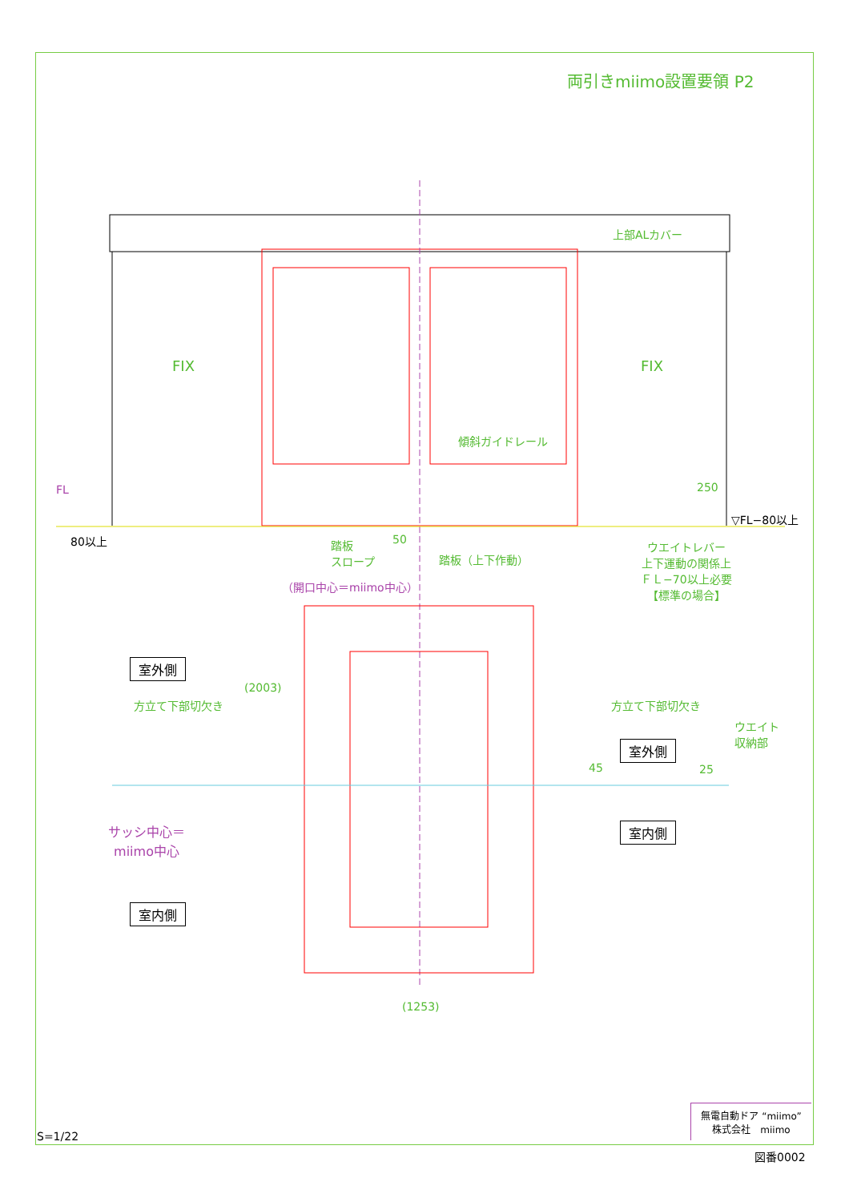両引きmiimo設置要領 P2
上部ALカバー
FIX FIX
傾斜ガイドレール
FL 250
▽FL−80以上
80以上 50
踏板
スロープ
踏板（上下作動）
ウエイトレバー
上下運動の関係上
ＦＬ−70以上必要
【標準の場合】
（開口中心＝miimo中心）
室外側
方立て下部切欠き
(2003)
方立て下部切欠き
ウエイト
収納部
室外側
45 25
サッシ中心＝
miimo中心
室内側
室内側
(1253)
無電自動ドア “miimo”
株式会社　miimo
S=1/22
図番0002